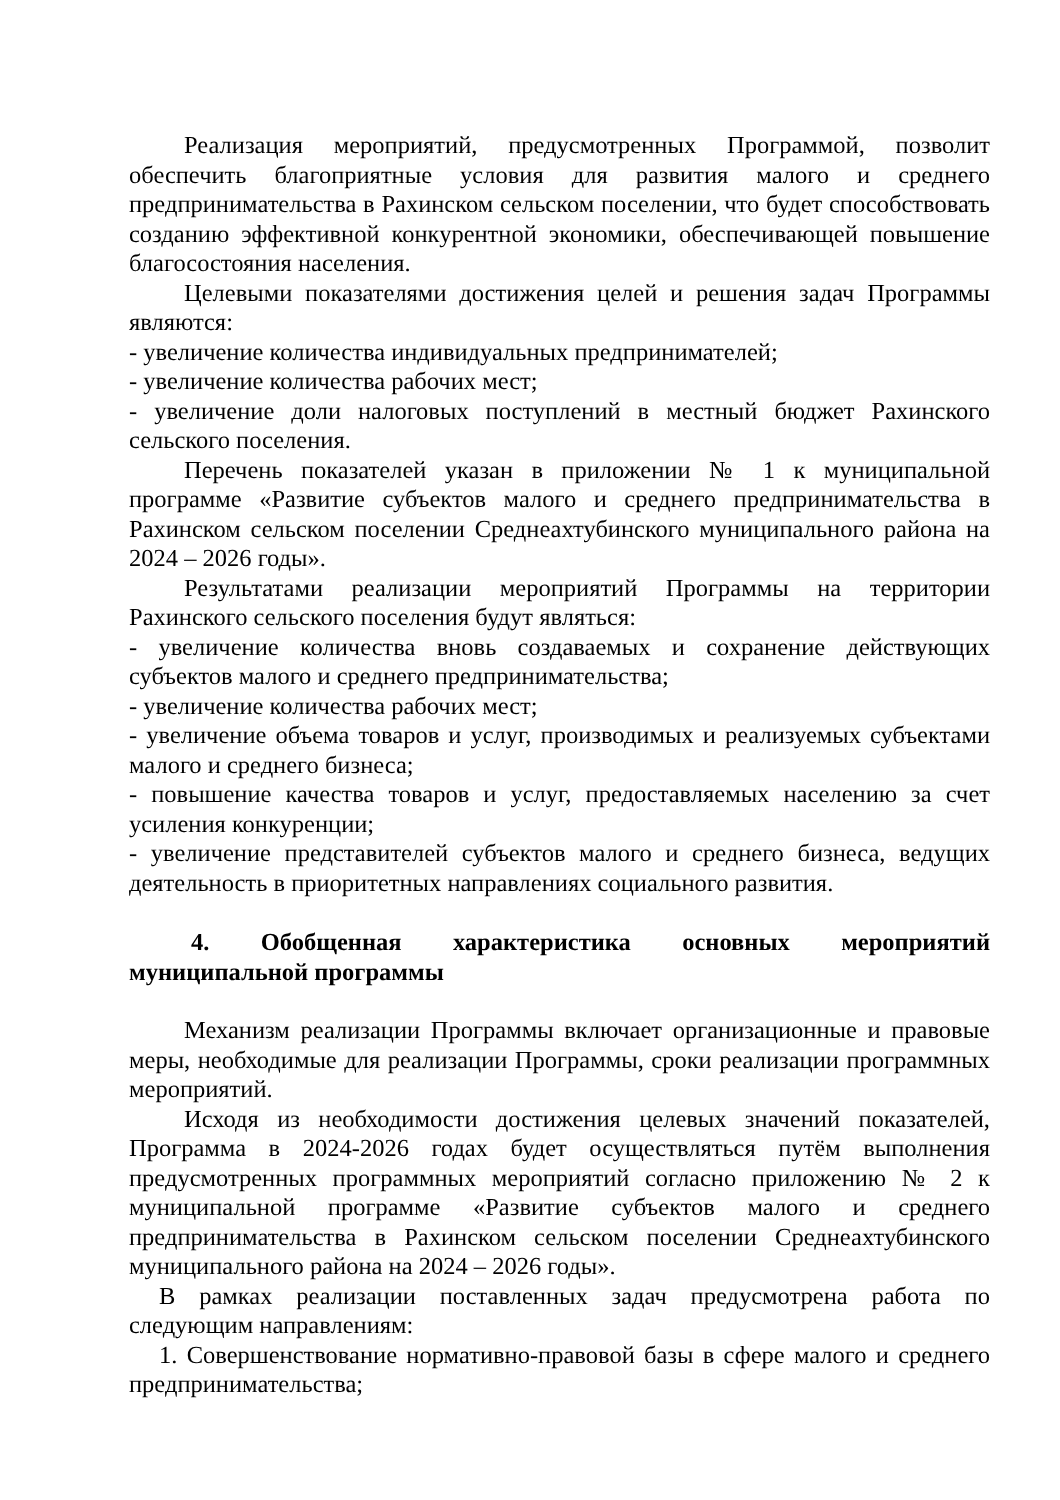Реализация мероприятий, предусмотренных Программой, позволит обеспечить благоприятные условия для развития малого и среднего предпринимательства в Рахинском сельском поселении, что будет способствовать созданию эффективной конкурентной экономики, обеспечивающей повышение благосостояния населения.
Целевыми показателями достижения целей и решения задач Программы являются:
- увеличение количества индивидуальных предпринимателей;
- увеличение количества рабочих мест;
- увеличение доли налоговых поступлений в местный бюджет Рахинского сельского поселения.
Перечень показателей указан в приложении № 1 к муниципальной программе «Развитие субъектов малого и среднего предпринимательства в Рахинском сельском поселении Среднеахтубинского муниципального района на 2024 – 2026 годы».
Результатами реализации мероприятий Программы на территории Рахинского сельского поселения будут являться:
- увеличение количества вновь создаваемых и сохранение действующих субъектов малого и среднего предпринимательства;
- увеличение количества рабочих мест;
- увеличение объема товаров и услуг, производимых и реализуемых субъектами малого и среднего бизнеса;
- повышение качества товаров и услуг, предоставляемых населению за счет усиления конкуренции;
- увеличение представителей субъектов малого и среднего бизнеса, ведущих деятельность в приоритетных направлениях социального развития.
4. Обобщенная характеристика основных мероприятий муниципальной программы
Механизм реализации Программы включает организационные и правовые меры, необходимые для реализации Программы, сроки реализации программных мероприятий.
Исходя из необходимости достижения целевых значений показателей, Программа в 2024-2026 годах будет осуществляться путём выполнения предусмотренных программных мероприятий согласно приложению № 2 к муниципальной программе «Развитие субъектов малого и среднего предпринимательства в Рахинском сельском поселении Среднеахтубинского муниципального района на 2024 – 2026 годы».
В рамках реализации поставленных задач предусмотрена работа по следующим направлениям:
1. Совершенствование нормативно-правовой базы в сфере малого и среднего предпринимательства;